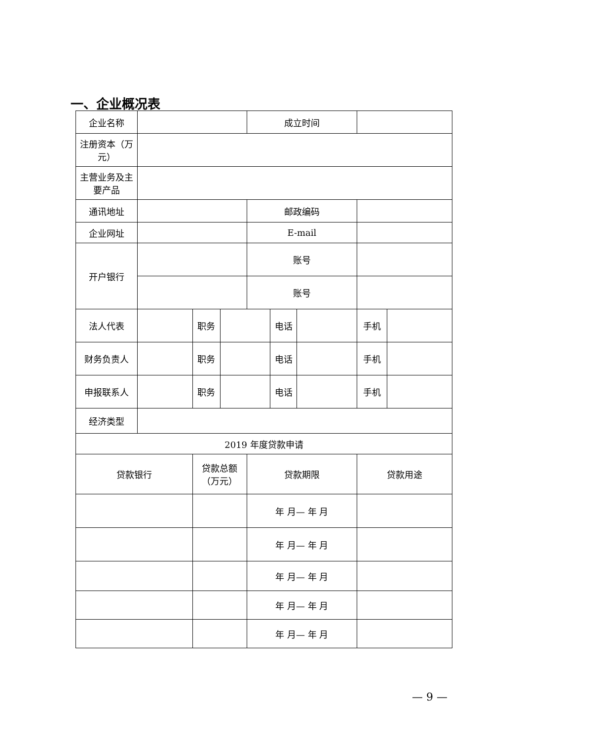一、企业概况表
| 企业名称 | | | | 成立时间 | | | | |
| 注册资本（万元） | | | | | | | | |
| 主营业务及主要产品 | | | | | | | | |
| 通讯地址 | | | | 邮政编码 | | | | |
| 企业网址 | | | | E-mail | | | | |
| 开户银行 | | | | 账号 | | | | |
| | | | | 账号 | | | | |
| 法人代表 | | 职务 | | | 电话 | | 手机 | |
| 财务负责人 | | 职务 | | | 电话 | | 手机 | |
| 申报联系人 | | 职务 | | | 电话 | | 手机 | |
| 经济类型 | | | | | | | | |
| 2019 年度贷款申请 | | | | | | | | |
| 贷款银行 | | 贷款总额（万元） | | 贷款期限 | | | 贷款用途 | |
| | | | | 年 月— 年 月 | | | | |
| | | | | 年 月— 年 月 | | | | |
| | | | | 年 月— 年 月 | | | | |
| | | | | 年 月— 年 月 | | | | |
| | | | | 年 月— 年 月 | | | | |
— 9 —